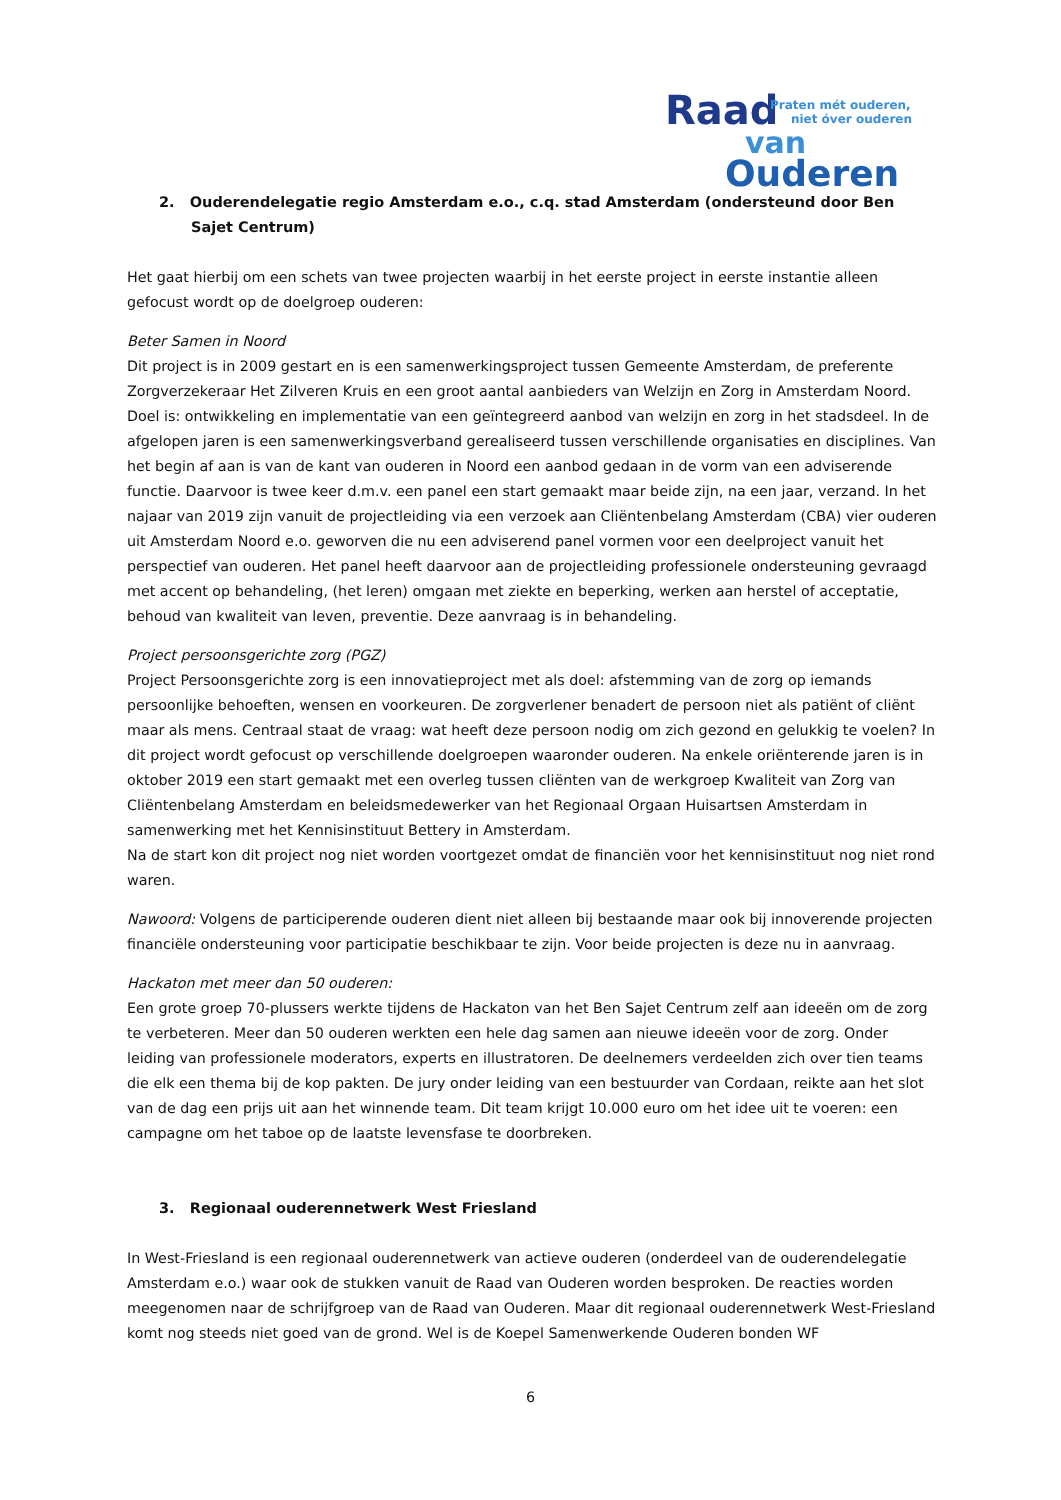Raad
Praten mét ouderen,
niet óver ouderen
van
Ouderen
2. Ouderendelegatie regio Amsterdam e.o., c.q. stad Amsterdam (ondersteund door Ben Sajet Centrum)
Het gaat hierbij om een schets van twee projecten waarbij in het eerste project in eerste instantie alleen gefocust wordt op de doelgroep ouderen:
Beter Samen in Noord
Dit project is in 2009 gestart en is een samenwerkingsproject tussen Gemeente Amsterdam, de preferente Zorgverzekeraar Het Zilveren Kruis en een groot aantal aanbieders van Welzijn en Zorg in Amsterdam Noord. Doel is: ontwikkeling en implementatie van een geïntegreerd aanbod van welzijn en zorg in het stadsdeel. In de afgelopen jaren is een samenwerkingsverband gerealiseerd tussen verschillende organisaties en disciplines. Van het begin af aan is van de kant van ouderen in Noord een aanbod gedaan in de vorm van een adviserende functie. Daarvoor is twee keer d.m.v. een panel een start gemaakt maar beide zijn, na een jaar, verzand. In het najaar van 2019 zijn vanuit de projectleiding via een verzoek aan Cliëntenbelang Amsterdam (CBA) vier ouderen uit Amsterdam Noord e.o. geworven die nu een adviserend panel vormen voor een deelproject vanuit het perspectief van ouderen. Het panel heeft daarvoor aan de projectleiding professionele ondersteuning gevraagd met accent op behandeling, (het leren) omgaan met ziekte en beperking, werken aan herstel of acceptatie, behoud van kwaliteit van leven, preventie. Deze aanvraag is in behandeling.
Project persoonsgerichte zorg (PGZ)
Project Persoonsgerichte zorg is een innovatieproject met als doel: afstemming van de zorg op iemands persoonlijke behoeften, wensen en voorkeuren. De zorgverlener benadert de persoon niet als patiënt of cliënt maar als mens. Centraal staat de vraag: wat heeft deze persoon nodig om zich gezond en gelukkig te voelen? In dit project wordt gefocust op verschillende doelgroepen waaronder ouderen. Na enkele oriënterende jaren is in oktober 2019 een start gemaakt met een overleg tussen cliënten van de werkgroep Kwaliteit van Zorg van Cliëntenbelang Amsterdam en beleidsmedewerker van het Regionaal Orgaan Huisartsen Amsterdam in samenwerking met het Kennisinstituut Bettery in Amsterdam.
Na de start kon dit project nog niet worden voortgezet omdat de financiën voor het kennisinstituut nog niet rond waren.
Nawoord: Volgens de participerende ouderen dient niet alleen bij bestaande maar ook bij innoverende projecten financiële ondersteuning voor participatie beschikbaar te zijn. Voor beide projecten is deze nu in aanvraag.
Hackaton met meer dan 50 ouderen:
Een grote groep 70-plussers werkte tijdens de Hackaton van het Ben Sajet Centrum zelf aan ideeën om de zorg te verbeteren. Meer dan 50 ouderen werkten een hele dag samen aan nieuwe ideeën voor de zorg. Onder leiding van professionele moderators, experts en illustratoren. De deelnemers verdeelden zich over tien teams die elk een thema bij de kop pakten. De jury onder leiding van een bestuurder van Cordaan, reikte aan het slot van de dag een prijs uit aan het winnende team. Dit team krijgt 10.000 euro om het idee uit te voeren: een campagne om het taboe op de laatste levensfase te doorbreken.
3. Regionaal ouderennetwerk West Friesland
In West-Friesland is een regionaal ouderennetwerk van actieve ouderen (onderdeel van de ouderendelegatie Amsterdam e.o.) waar ook de stukken vanuit de Raad van Ouderen worden besproken. De reacties worden meegenomen naar de schrijfgroep van de Raad van Ouderen. Maar dit regionaal ouderennetwerk West-Friesland komt nog steeds niet goed van de grond. Wel is de Koepel Samenwerkende Ouderen bonden WF
6